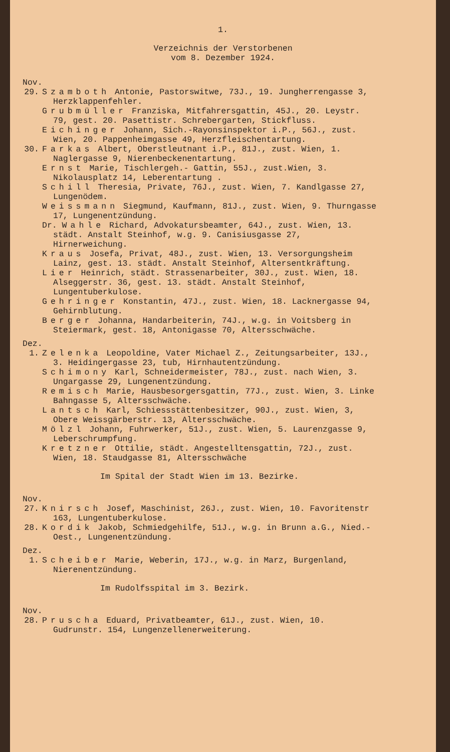1.
Verzeichnis der Verstorbenen
vom 8. Dezember 1924.
Nov.
29. Szamboth Antonie, Pastorswitwe, 73J., 19. Jungherrengasse 3, Herzklappenfehler.
Grubmüller Franziska, Mitfahrersgattin, 45J., 20. Leystr. 79, gest. 20. Pasettistr. Schrebergarten, Stickfluss.
Eichinger Johann, Sich.-Rayonsinspektor i.P., 56J., zust. Wien, 20. Pappenheimgasse 49, Herzfleischentartung.
30. Farkas Albert, Oberstleutnant i.P., 81J., zust. Wien, 1. Naglergasse 9, Nierenbeckenentartung.
Ernst Marie, Tischlergeh.- Gattin, 55J., zust.Wien, 3. Nikolausplatz 14, Leberentartung .
Schill Theresia, Private, 76J., zust. Wien, 7. Kandlgasse 27, Lungenödem.
Weissmann Siegmund, Kaufmann, 81J., zust. Wien, 9. Thurngasse 17, Lungenentzündung.
Dr. Wahle Richard, Advokatursbeamter, 64J., zust. Wien, 13. städt. Anstalt Steinhof, w.g. 9. Canisiusgasse 27, Hirnerweichung.
Kraus Josefa, Privat, 48J., zust. Wien, 13. Versorgungsheim Lainz, gest. 13. städt. Anstalt Steinhof, Altersentkräftung.
Lier Heinrich, städt. Strassenarbeiter, 30J., zust. Wien, 18. Alseggerstr. 36, gest. 13. städt. Anstalt Steinhof, Lungentuberkulose.
Gehringer Konstantin, 47J., zust. Wien, 18. Lacknergasse 94, Gehirnblutung.
Berger Johanna, Handarbeiterin, 74J., w.g. in Voitsberg in Steiermark, gest. 18, Antonigasse 70, Altersschwäche.
Dez.
1. Zelenka Leopoldine, Vater Michael Z., Zeitungsarbeiter, 13J., 3. Heidingergasse 23, tub, Hirnhautentzündung.
Schimony Karl, Schneidermeister, 78J., zust. nach Wien, 3. Ungargasse 29, Lungenentzündung.
Remisch Marie, Hausbesorgersgattin, 77J., zust. Wien, 3. Linke Bahngasse 5, Altersschwäche.
Lantsch Karl, Schiessstättenbesitzer, 90J., zust. Wien, 3, Obere Weissgärberstr. 13, Altersschwäche.
Mölzl Johann, Fuhrwerker, 51J., zust. Wien, 5. Laurenzgasse 9, Leberschrumpfung.
Kretzner Ottilie, städt. Angestelltensgattin, 72J., zust. Wien, 18. Staudgasse 81, Altersschwäche
Im Spital der Stadt Wien im 13. Bezirke.
Nov.
27. Knirsch Josef, Maschinist, 26J., zust. Wien, 10. Favoritenstr 163, Lungentuberkulose.
28. Kordik Jakob, Schmiedgehilfe, 51J., w.g. in Brunn a.G., Nied.- Oest., Lungenentzündung.
Dez.
1. Scheiber Marie, Weberin, 17J., w.g. in Marz, Burgenland, Nierenentzündung.
Im Rudolfsspital im 3. Bezirk.
Nov.
28. Pruscha Eduard, Privatbeamter, 61J., zust. Wien, 10. Gudrunstr. 154, Lungenzellenerweiterung.